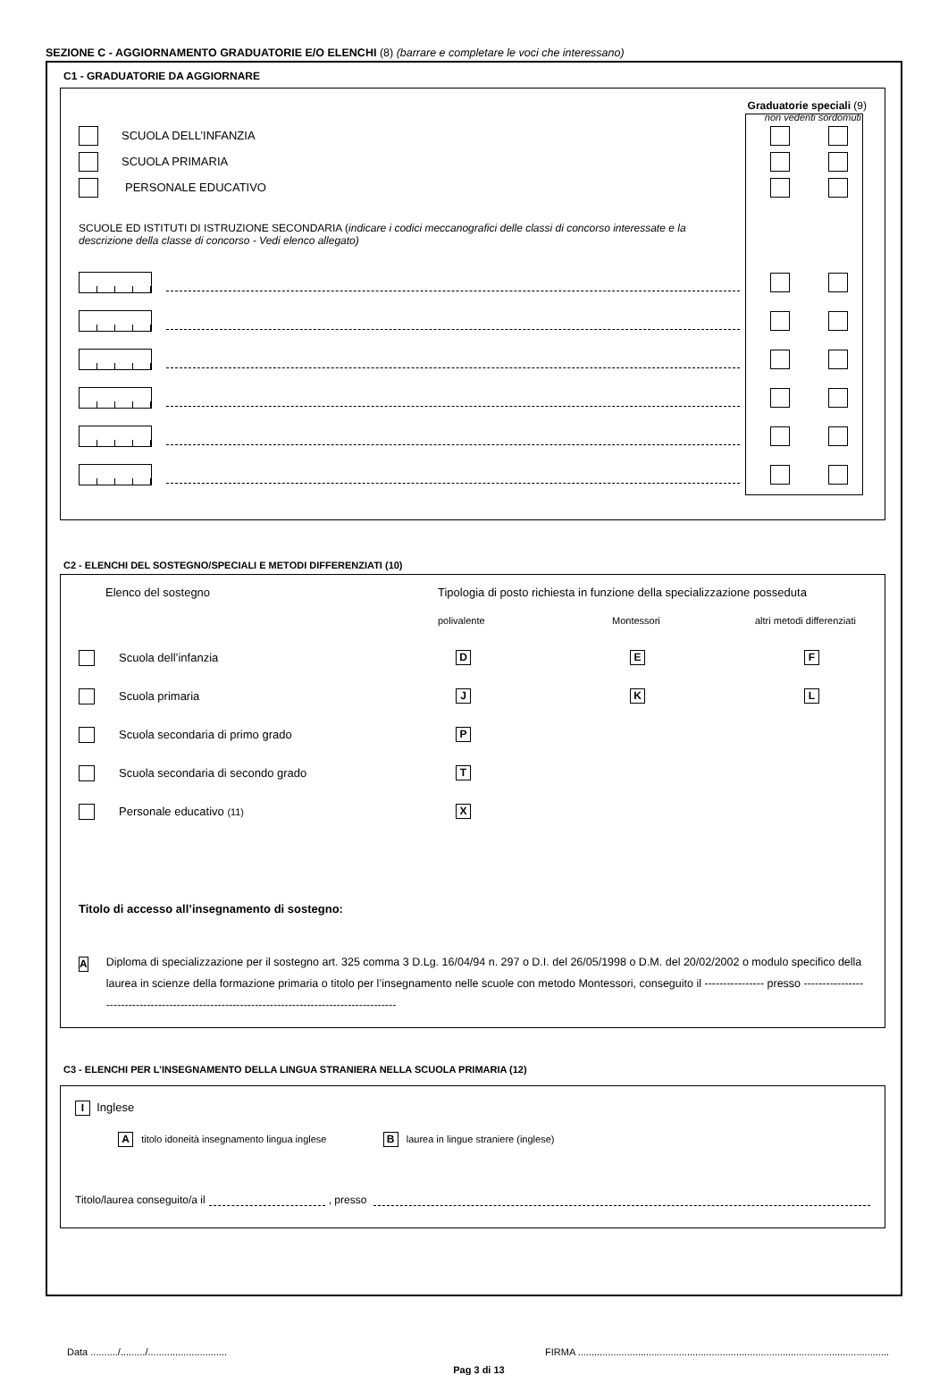SEZIONE C - AGGIORNAMENTO GRADUATORIE E/O ELENCHI (8) (barrare e completare le voci che interessano)
C1 - GRADUATORIE DA AGGIORNARE
Graduatorie speciali (9)
non vedenti sordomuti
SCUOLA DELL’INFANZIA
SCUOLA PRIMARIA
PERSONALE EDUCATIVO
SCUOLE ED ISTITUTI DI ISTRUZIONE SECONDARIA (indicare i codici meccanografici delle classi di concorso interessate e la descrizione della classe di concorso - Vedi elenco allegato)
C2 - ELENCHI DEL SOSTEGNO/SPECIALI E METODI DIFFERENZIATI (10)
Elenco del sostegno Tipologia di posto richiesta in funzione della specializzazione posseduta
polivalente Montessori altri metodi differenziati
Scuola dell’infanzia D E F
Scuola primaria J K L
Scuola secondaria di primo grado P
Scuola secondaria di secondo grado T
Personale educativo (11) X
Titolo di accesso all’insegnamento di sostegno:
A Diploma di specializzazione per il sostegno art. 325 comma 3 D.Lg. 16/04/94 n. 297 o D.I. del 26/05/1998 o D.M. del 20/02/2002 o modulo specifico della laurea in scienze della formazione primaria o titolo per l’insegnamento nelle scuole con metodo Montessori, conseguito il ---------------- presso ----------------------------------------------------------------------------------------------
C3 - ELENCHI PER L’INSEGNAMENTO DELLA LINGUA STRANIERA NELLA SCUOLA PRIMARIA (12)
I Inglese
A titolo idoneità insegnamento lingua inglese B laurea in lingue straniere (inglese)
Titolo/laurea conseguito/a il , presso
Data ........../........./............................. FIRMA ..................................................................................................................
Pag 3 di 13